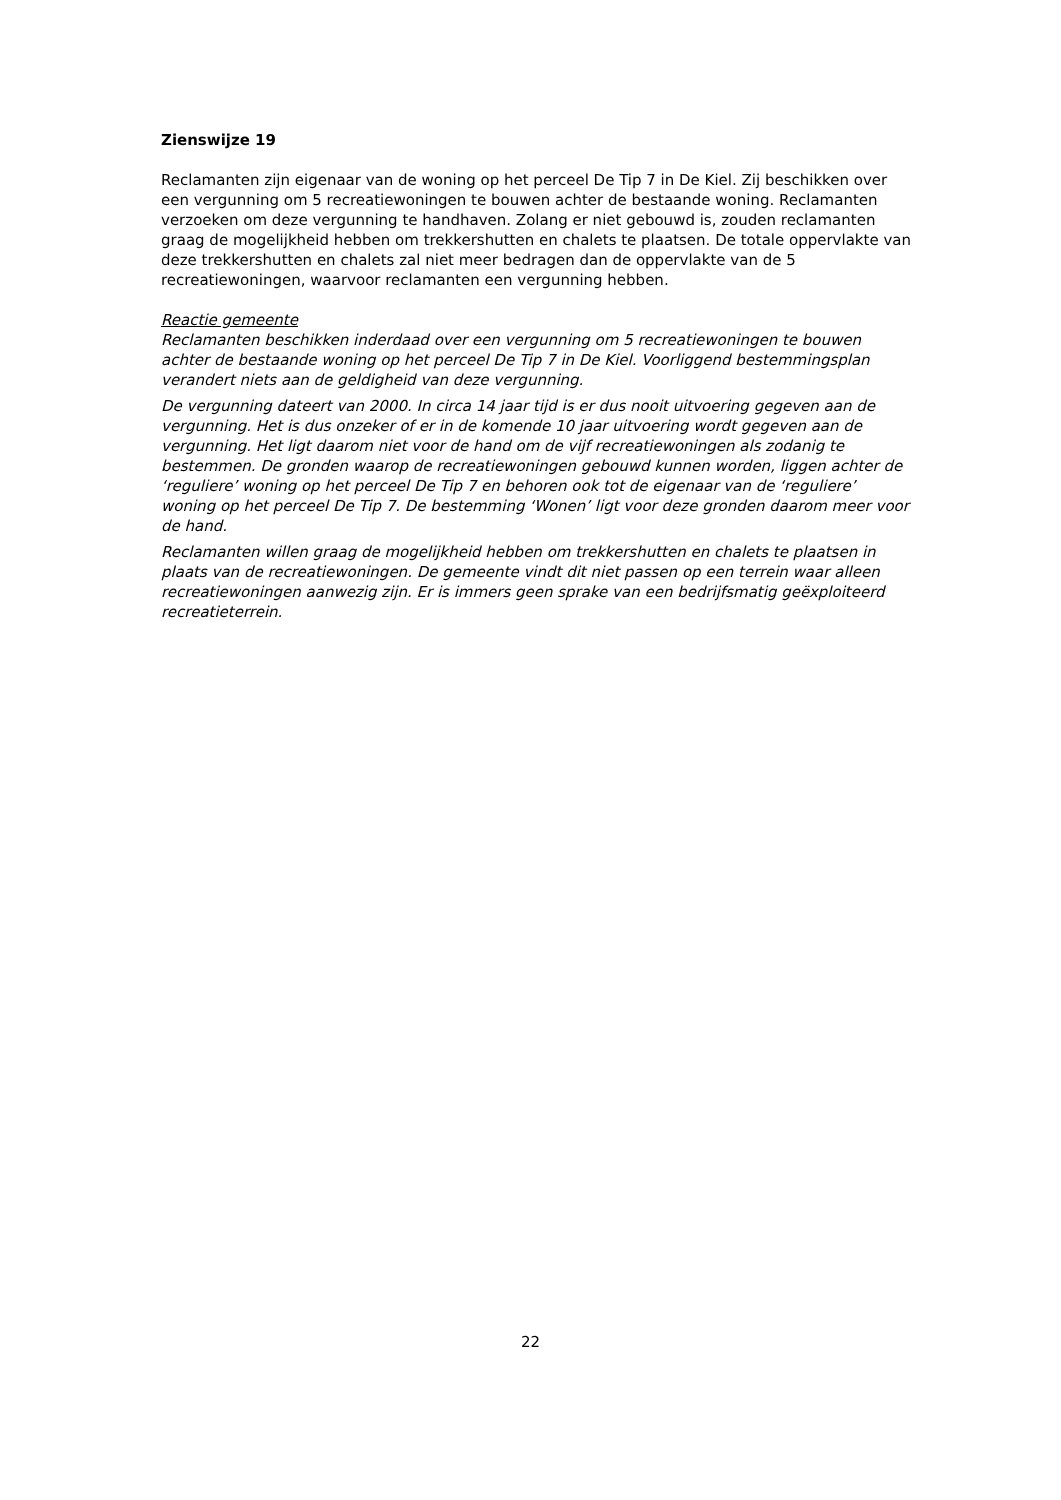Zienswijze 19
Reclamanten zijn eigenaar van de woning op het perceel De Tip 7 in De Kiel. Zij beschikken over een vergunning om 5 recreatiewoningen te bouwen achter de bestaande woning. Reclamanten verzoeken om deze vergunning te handhaven. Zolang er niet gebouwd is, zouden reclamanten graag de mogelijkheid hebben om trekkershutten en chalets te plaatsen. De totale oppervlakte van deze trekkershutten en chalets zal niet meer bedragen dan de oppervlakte van de 5 recreatiewoningen, waarvoor reclamanten een vergunning hebben.
Reactie gemeente
Reclamanten beschikken inderdaad over een vergunning om 5 recreatiewoningen te bouwen achter de bestaande woning op het perceel De Tip 7 in De Kiel. Voorliggend bestemmingsplan verandert niets aan de geldigheid van deze vergunning.
De vergunning dateert van 2000. In circa 14 jaar tijd is er dus nooit uitvoering gegeven aan de vergunning. Het is dus onzeker of er in de komende 10 jaar uitvoering wordt gegeven aan de vergunning. Het ligt daarom niet voor de hand om de vijf recreatiewoningen als zodanig te bestemmen. De gronden waarop de recreatiewoningen gebouwd kunnen worden, liggen achter de ‘reguliere’ woning op het perceel De Tip 7 en behoren ook tot de eigenaar van de ‘reguliere’ woning op het perceel De Tip 7. De bestemming ‘Wonen’ ligt voor deze gronden daarom meer voor de hand.
Reclamanten willen graag de mogelijkheid hebben om trekkershutten en chalets te plaatsen in plaats van de recreatiewoningen. De gemeente vindt dit niet passen op een terrein waar alleen recreatiewoningen aanwezig zijn. Er is immers geen sprake van een bedrijfsmatig geëxploiteerd recreatieterrein.
22